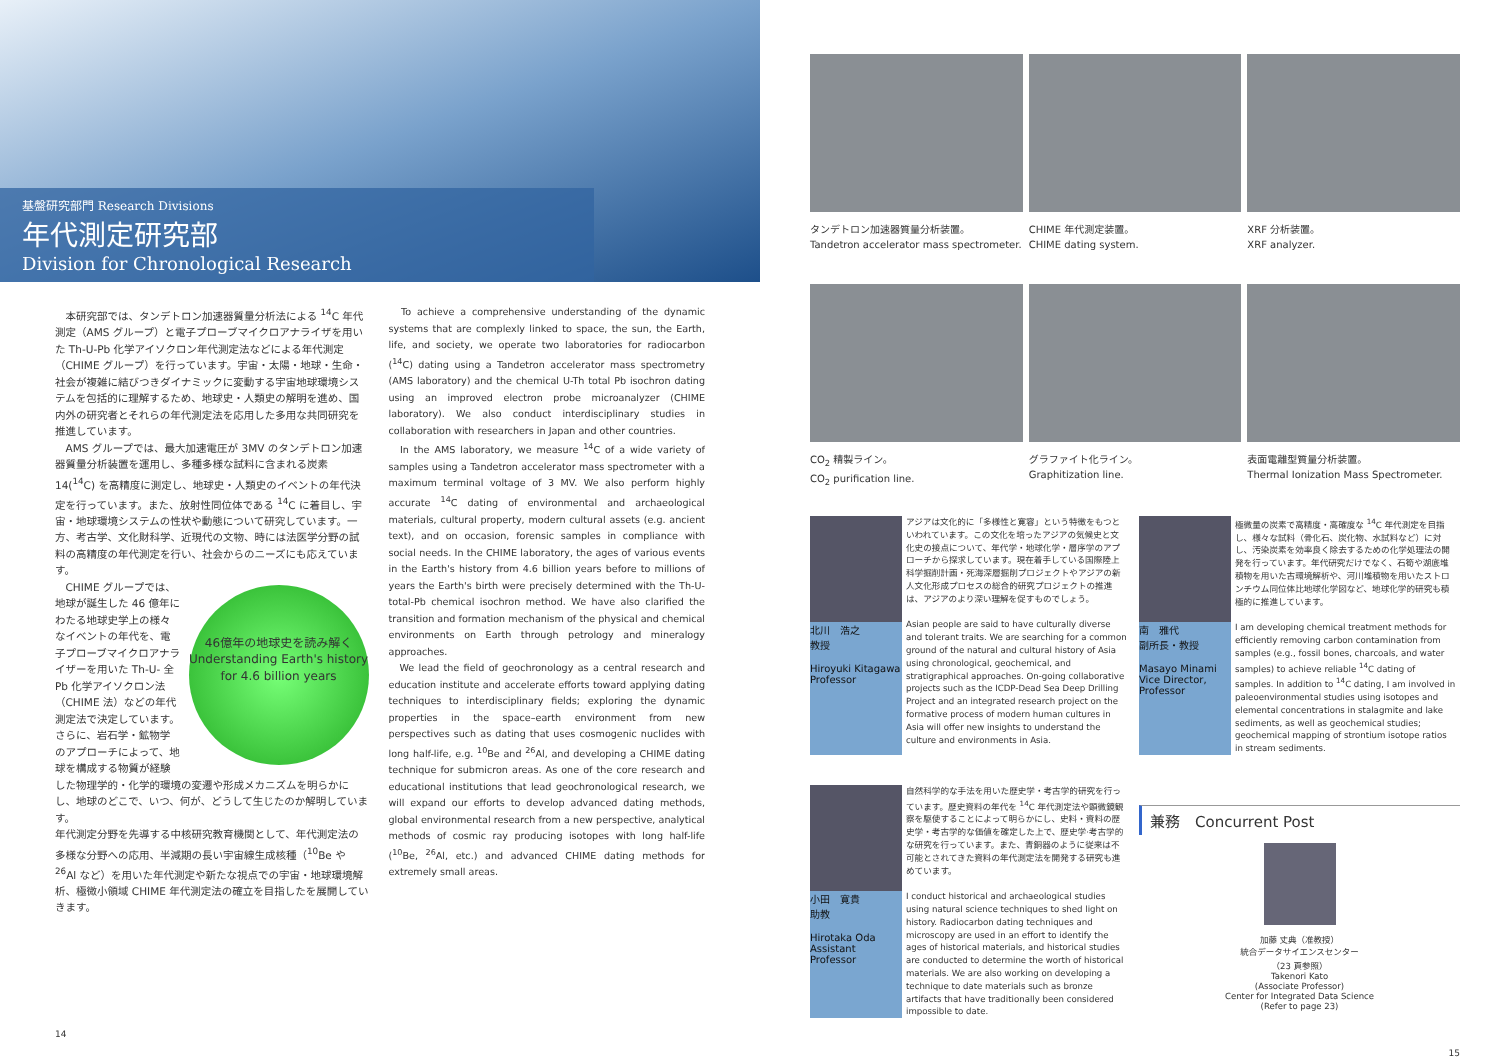基盤研究部門 Research Divisions
年代測定研究部
Division for Chronological Research
　本研究部では、タンデトロン加速器質量分析法による <sup>14</sup>C 年代測定（AMS グループ）と電子プローブマイクロアナライザを用いた Th-U-Pb 化学アイソクロン年代測定法などによる年代測定（CHIME グループ）を行っています。宇宙・太陽・地球・生命・社会が複雑に結びつきダイナミックに変動する宇宙地球環境システムを包括的に理解するため、地球史・人類史の解明を進め、国内外の研究者とそれらの年代測定法を応用した多用な共同研究を推進しています。
　AMS グループでは、最大加速電圧が 3MV のタンデトロン加速器質量分析装置を運用し、多種多様な試料に含まれる炭素 14(<sup>14</sup>C) を高精度に測定し、地球史・人類史のイベントの年代決定を行っています。また、放射性同位体である <sup>14</sup>C に着目し、宇宙・地球環境システムの性状や動態について研究しています。一方、考古学、文化財科学、近現代の文物、時には法医学分野の試料の高精度の年代測定を行い、社会からのニーズにも応えています。
46億年の地球史を読み解く
Understanding Earth's history for 4.6 billion years
　CHIME グループでは、地球が誕生した 46 億年にわたる地球史学上の様々なイベントの年代を、電子プローブマイクロアナライザーを用いた Th-U- 全 Pb 化学アイソクロン法（CHIME 法）などの年代測定法で決定しています。さらに、岩石学・鉱物学のアプローチによって、地球を構成する物質が経験した物理学的・化学的環境の変遷や形成メカニズムを明らかにし、地球のどこで、いつ、何が、どうして生じたのか解明しています。
年代測定分野を先導する中核研究教育機関として、年代測定法の多様な分野への応用、半減期の長い宇宙線生成核種（<sup>10</sup>Be や <sup>26</sup>Al など）を用いた年代測定や新たな視点での宇宙・地球環境解析、極微小領域 CHIME 年代測定法の確立を目指したを展開していきます。
　To achieve a comprehensive understanding of the dynamic systems that are complexly linked to space, the sun, the Earth, life, and society, we operate two laboratories for radiocarbon (<sup>14</sup>C) dating using a Tandetron accelerator mass spectrometry (AMS laboratory) and the chemical U-Th total Pb isochron dating using an improved electron probe microanalyzer (CHIME laboratory). We also conduct interdisciplinary studies in collaboration with researchers in Japan and other countries.
　In the AMS laboratory, we measure <sup>14</sup>C of a wide variety of samples using a Tandetron accelerator mass spectrometer with a maximum terminal voltage of 3 MV. We also perform highly accurate <sup>14</sup>C dating of environmental and archaeological materials, cultural property, modern cultural assets (e.g. ancient text), and on occasion, forensic samples in compliance with social needs. In the CHIME laboratory, the ages of various events in the Earth's history from 4.6 billion years before to millions of years the Earth's birth were precisely determined with the Th-U-total-Pb chemical isochron method. We have also clarified the transition and formation mechanism of the physical and chemical environments on Earth through petrology and mineralogy approaches.
　We lead the field of geochronology as a central research and education institute and accelerate efforts toward applying dating techniques to interdisciplinary fields; exploring the dynamic properties in the space–earth environment from new perspectives such as dating that uses cosmogenic nuclides with long half-life, e.g. <sup>10</sup>Be and <sup>26</sup>Al, and developing a CHIME dating technique for submicron areas. As one of the core research and educational institutions that lead geochronological research, we will expand our efforts to develop advanced dating methods, global environmental research from a new perspective, analytical methods of cosmic ray producing isotopes with long half-life (<sup>10</sup>Be, <sup>26</sup>Al, etc.) and advanced CHIME dating methods for extremely small areas.
14
タンデトロン加速器質量分析装置。
Tandetron accelerator mass spectrometer.
CHIME 年代測定装置。
CHIME dating system.
XRF 分析装置。
XRF analyzer.
CO<sub>2</sub> 精製ライン。
CO<sub>2</sub> purification line.
グラファイト化ライン。
Graphitization line.
表面電離型質量分析装置。
Thermal Ionization Mass Spectrometer.
北川　浩之
教授
Hiroyuki Kitagawa
Professor
アジアは文化的に「多様性と寛容」という特徴をもつといわれています。この文化を培ったアジアの気候史と文化史の接点について、年代学・地球化学・層序学のアプローチから探求しています。現在着手している国際陸上科学掘削計画・死海深層掘削プロジェクトやアジアの新人文化形成プロセスの総合的研究プロジェクトの推進は、アジアのより深い理解を促すものでしょう。
Asian people are said to have culturally diverse and tolerant traits. We are searching for a common ground of the natural and cultural history of Asia using chronological, geochemical, and stratigraphical approaches. On-going collaborative projects such as the ICDP-Dead Sea Deep Drilling Project and an integrated research project on the formative process of modern human cultures in Asia will offer new insights to understand the culture and environments in Asia.
南　雅代
副所長・教授
Masayo Minami
Vice Director,
Professor
極微量の炭素で高精度・高確度な <sup>14</sup>C 年代測定を目指し、様々な試料（骨化石、炭化物、水試料など）に対し、汚染炭素を効率良く除去するための化学処理法の開発を行っています。年代研究だけでなく、石筍や湖底堆積物を用いた古環境解析や、河川堆積物を用いたストロンチウム同位体比地球化学図など、地球化学的研究も積極的に推進しています。
I am developing chemical treatment methods for efficiently removing carbon contamination from samples (e.g., fossil bones, charcoals, and water samples) to achieve reliable <sup>14</sup>C dating of samples. In addition to <sup>14</sup>C dating, I am involved in paleoenvironmental studies using isotopes and elemental concentrations in stalagmite and lake sediments, as well as geochemical studies; geochemical mapping of strontium isotope ratios in stream sediments.
小田　寛貴
助教
Hirotaka Oda
Assistant Professor
自然科学的な手法を用いた歴史学・考古学的研究を行っています。歴史資料の年代を <sup>14</sup>C 年代測定法や顕微鏡観察を駆使することによって明らかにし、史料・資料の歴史学・考古学的な価値を確定した上で、歴史学·考古学的な研究を行っています。また、青銅器のように従来は不可能とされてきた資料の年代測定法を開発する研究も進めています。
I conduct historical and archaeological studies using natural science techniques to shed light on history. Radiocarbon dating techniques and microscopy are used in an effort to identify the ages of historical materials, and historical studies are conducted to determine the worth of historical materials. We are also working on developing a technique to date materials such as bronze artifacts that have traditionally been considered impossible to date.
兼務　Concurrent Post
加藤 丈典（准教授）
統合データサイエンスセンター
（23 頁参照）
Takenori Kato
(Associate Professor)
Center for Integrated Data Science
(Refer to page 23)
15